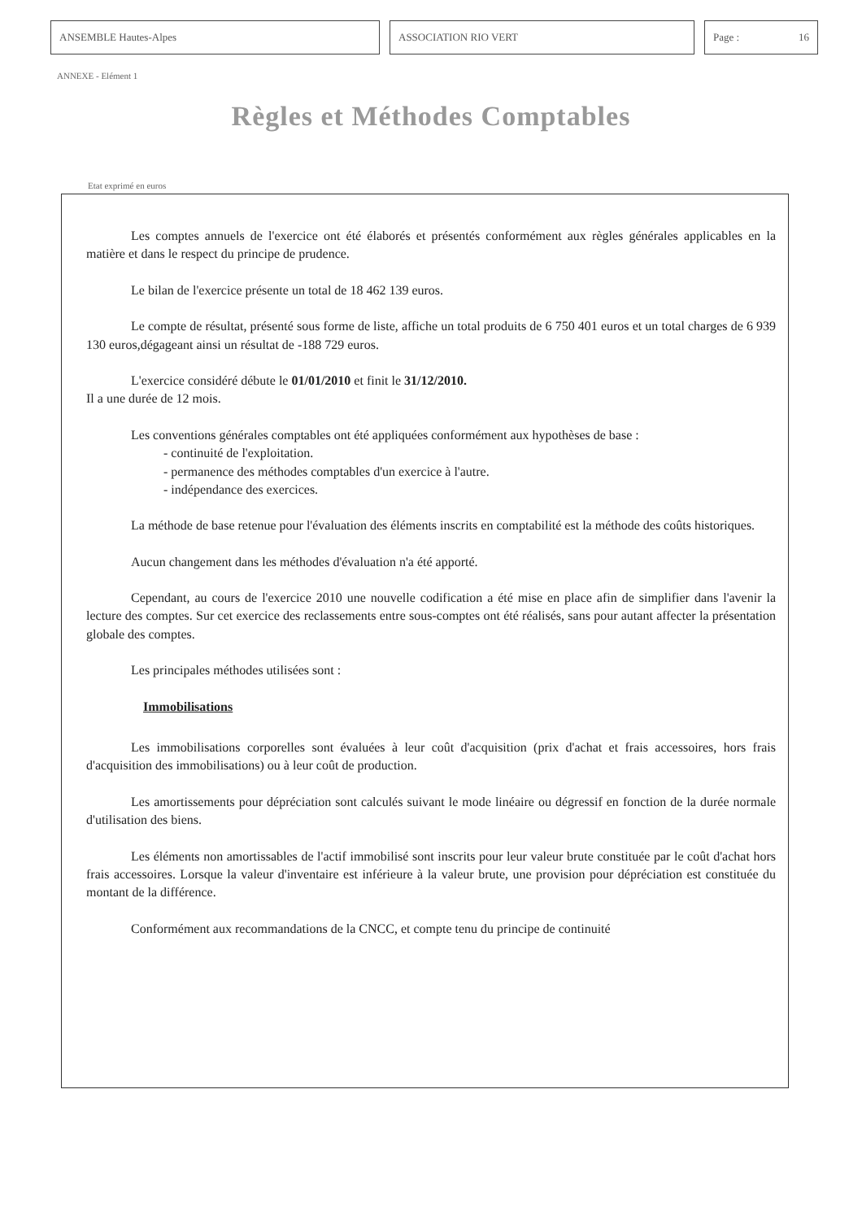ANSEMBLE Hautes-Alpes ASSOCIATION RIO VERT Page : 16
ANNEXE - Elément 1
Règles et Méthodes Comptables
Etat exprimé en euros
Les comptes annuels de l'exercice ont été élaborés et présentés conformément aux règles générales applicables en la matière et dans le respect du principe de prudence.
Le bilan de l'exercice présente un total de 18 462 139 euros.
Le compte de résultat, présenté sous forme de liste, affiche un total produits de 6 750 401 euros et un total charges de 6 939 130 euros,dégageant ainsi un résultat de -188 729 euros.
L'exercice considéré débute le 01/01/2010 et finit le 31/12/2010.
Il a une durée de 12 mois.
Les conventions générales comptables ont été appliquées conformément aux hypothèses de base :
- continuité de l'exploitation.
- permanence des méthodes comptables d'un exercice à l'autre.
- indépendance des exercices.
La méthode de base retenue pour l'évaluation des éléments inscrits en comptabilité est la méthode des coûts historiques.
Aucun changement dans les méthodes d'évaluation n'a été apporté.
Cependant, au cours de l'exercice 2010 une nouvelle codification a été mise en place afin de simplifier dans l'avenir la lecture des comptes. Sur cet exercice des reclassements entre sous-comptes ont été réalisés, sans pour autant affecter la présentation globale des comptes.
Les principales méthodes utilisées sont :
Immobilisations
Les immobilisations corporelles sont évaluées à leur coût d'acquisition (prix d'achat et frais accessoires, hors frais d'acquisition des immobilisations) ou à leur coût de production.
Les amortissements pour dépréciation sont calculés suivant le mode linéaire ou dégressif en fonction de la durée normale d'utilisation des biens.
Les éléments non amortissables de l'actif immobilisé sont inscrits pour leur valeur brute constituée par le coût d'achat hors frais accessoires. Lorsque la valeur d'inventaire est inférieure à la valeur brute, une provision pour dépréciation est constituée du montant de la différence.
Conformément aux recommandations de la CNCC, et compte tenu du principe de continuité